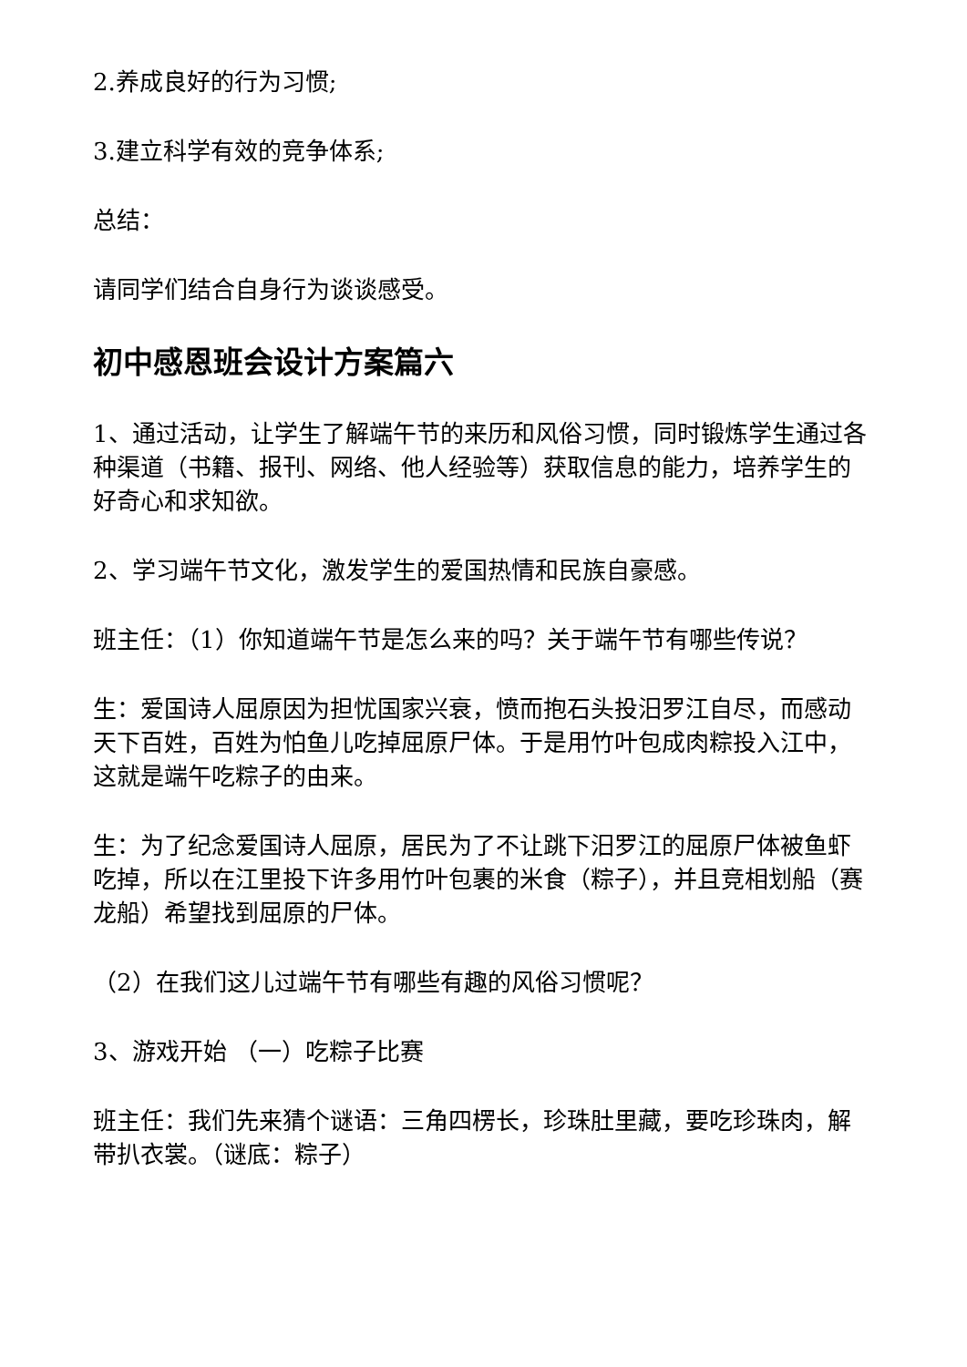2.养成良好的行为习惯;
3.建立科学有效的竞争体系;
总结：
请同学们结合自身行为谈谈感受。
初中感恩班会设计方案篇六
1、通过活动，让学生了解端午节的来历和风俗习惯，同时锻炼学生通过各种渠道（书籍、报刊、网络、他人经验等）获取信息的能力，培养学生的好奇心和求知欲。
2、学习端午节文化，激发学生的爱国热情和民族自豪感。
班主任：（1）你知道端午节是怎么来的吗？关于端午节有哪些传说？
生：爱国诗人屈原因为担忧国家兴衰，愤而抱石头投汨罗江自尽，而感动天下百姓，百姓为怕鱼儿吃掉屈原尸体。于是用竹叶包成肉粽投入江中，这就是端午吃粽子的由来。
生：为了纪念爱国诗人屈原，居民为了不让跳下汨罗江的屈原尸体被鱼虾吃掉，所以在江里投下许多用竹叶包裹的米食（粽子），并且竞相划船（赛龙船）希望找到屈原的尸体。
（2）在我们这儿过端午节有哪些有趣的风俗习惯呢？
3、游戏开始 （一）吃粽子比赛
班主任：我们先来猜个谜语：三角四楞长，珍珠肚里藏，要吃珍珠肉，解带扒衣裳。（谜底：粽子）